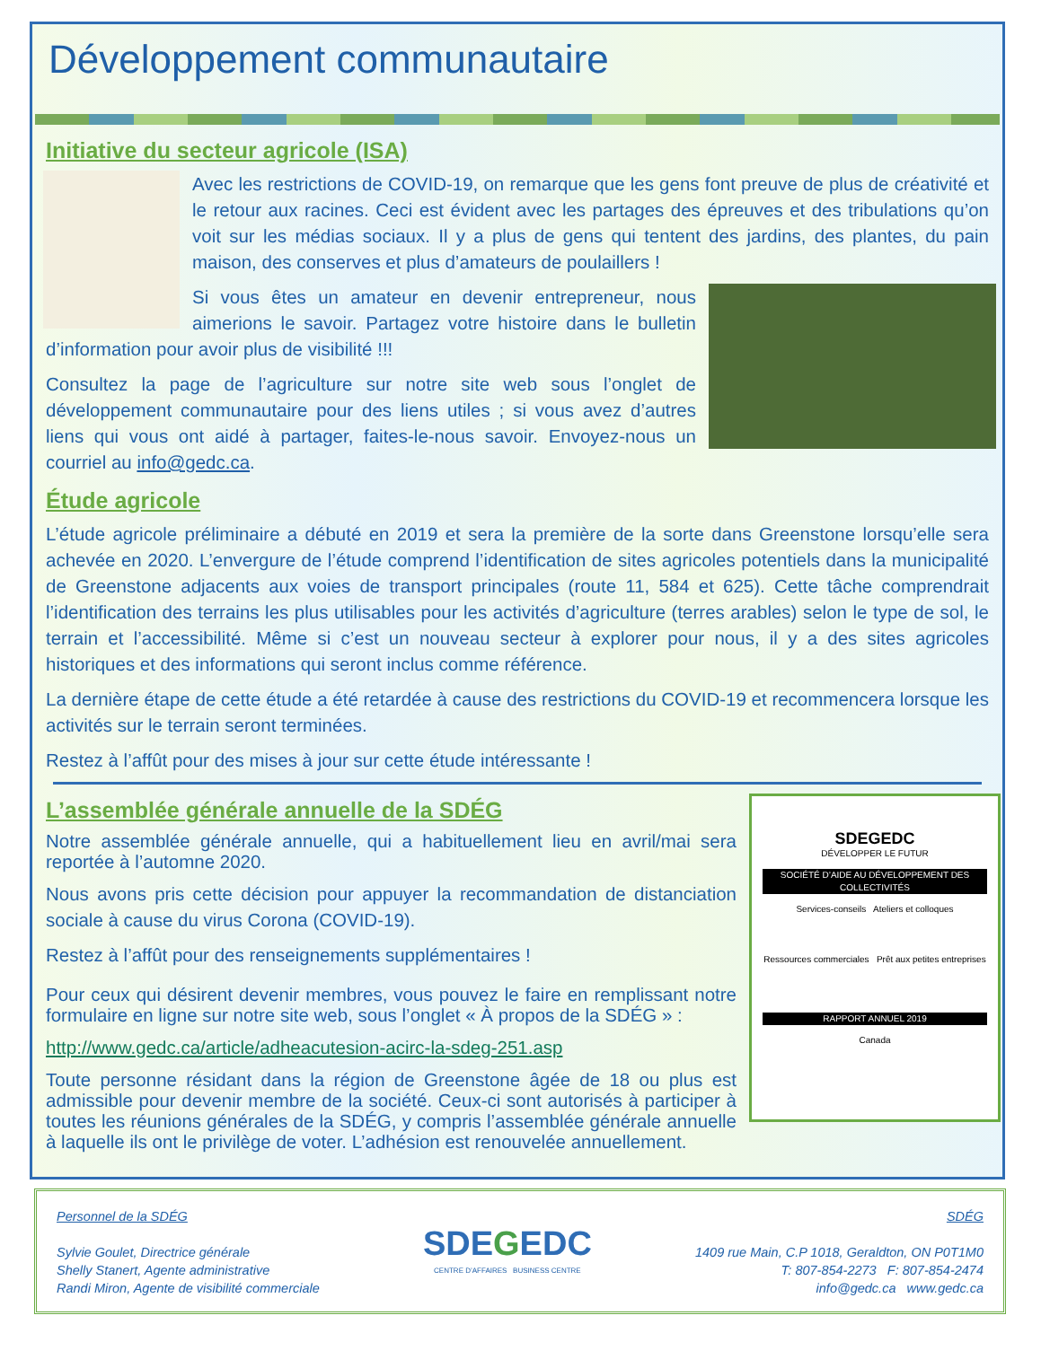Développement communautaire
Initiative du secteur agricole (ISA)
Avec les restrictions de COVID-19, on remarque que les gens font preuve de plus de créativité et le retour aux racines. Ceci est évident avec les partages des épreuves et des tribulations qu’on voit sur les médias sociaux. Il y a plus de gens qui tentent des jardins, des plantes, du pain maison, des conserves et plus d’amateurs de poulaillers !
Si vous êtes un amateur en devenir entrepreneur, nous aimerions le savoir. Partagez votre histoire dans le bulletin d’information pour avoir plus de visibilité !!!
Consultez la page de l’agriculture sur notre site web sous l’onglet de développement communautaire pour des liens utiles ; si vous avez d’autres liens qui vous ont aidé à partager, faites-le-nous savoir. Envoyez-nous un courriel au info@gedc.ca.
Étude agricole
L’étude agricole préliminaire a débuté en 2019 et sera la première de la sorte dans Greenstone lorsqu’elle sera achevée en 2020. L’envergure de l’étude comprend l’identification de sites agricoles potentiels dans la municipalité de Greenstone adjacents aux voies de transport principales (route 11, 584 et 625). Cette tâche comprendrait l’identification des terrains les plus utilisables pour les activités d’agriculture (terres arables) selon le type de sol, le terrain et l’accessibilité. Même si c’est un nouveau secteur à explorer pour nous, il y a des sites agricoles historiques et des informations qui seront inclus comme référence.
La dernière étape de cette étude a été retardée à cause des restrictions du COVID-19 et recommencera lorsque les activités sur le terrain seront terminées.
Restez à l’affût pour des mises à jour sur cette étude intéressante !
SDEGEDC
DÉVELOPPER LE FUTUR
SOCIÉTÉ D’AIDE AU DÉVELOPPEMENT DES COLLECTIVITÉS
Services-conseils Ateliers et colloques
Ressources commerciales Prêt aux petites entreprises
RAPPORT ANNUEL 2019
Canada
L’assemblée générale annuelle de la SDÉG
Notre assemblée générale annuelle, qui a habituellement lieu en avril/mai sera reportée à l’automne 2020.
Nous avons pris cette décision pour appuyer la recommandation de distanciation sociale à cause du virus Corona (COVID-19).
Restez à l’affût pour des renseignements supplémentaires !
Pour ceux qui désirent devenir membres, vous pouvez le faire en remplissant notre formulaire en ligne sur notre site web, sous l’onglet « À propos de la SDÉG » :
http://www.gedc.ca/article/adheacutesion-acirc-la-sdeg-251.asp
Toute personne résidant dans la région de Greenstone âgée de 18 ou plus est admissible pour devenir membre de la société. Ceux-ci sont autorisés à participer à toutes les réunions générales de la SDÉG, y compris l’assemblée générale annuelle à laquelle ils ont le privilège de voter. L’adhésion est renouvelée annuellement.
Personnel de la SDÉG
Sylvie Goulet, Directrice générale
Shelly Stanert, Agente administrative
Randi Miron, Agente de visibilité commerciale
SDEGEDC
CENTRE D’AFFAIRES BUSINESS CENTRE
SDÉG
1409 rue Main, C.P 1018, Geraldton, ON P0T1M0
T: 807-854-2273 F: 807-854-2474
info@gedc.ca www.gedc.ca